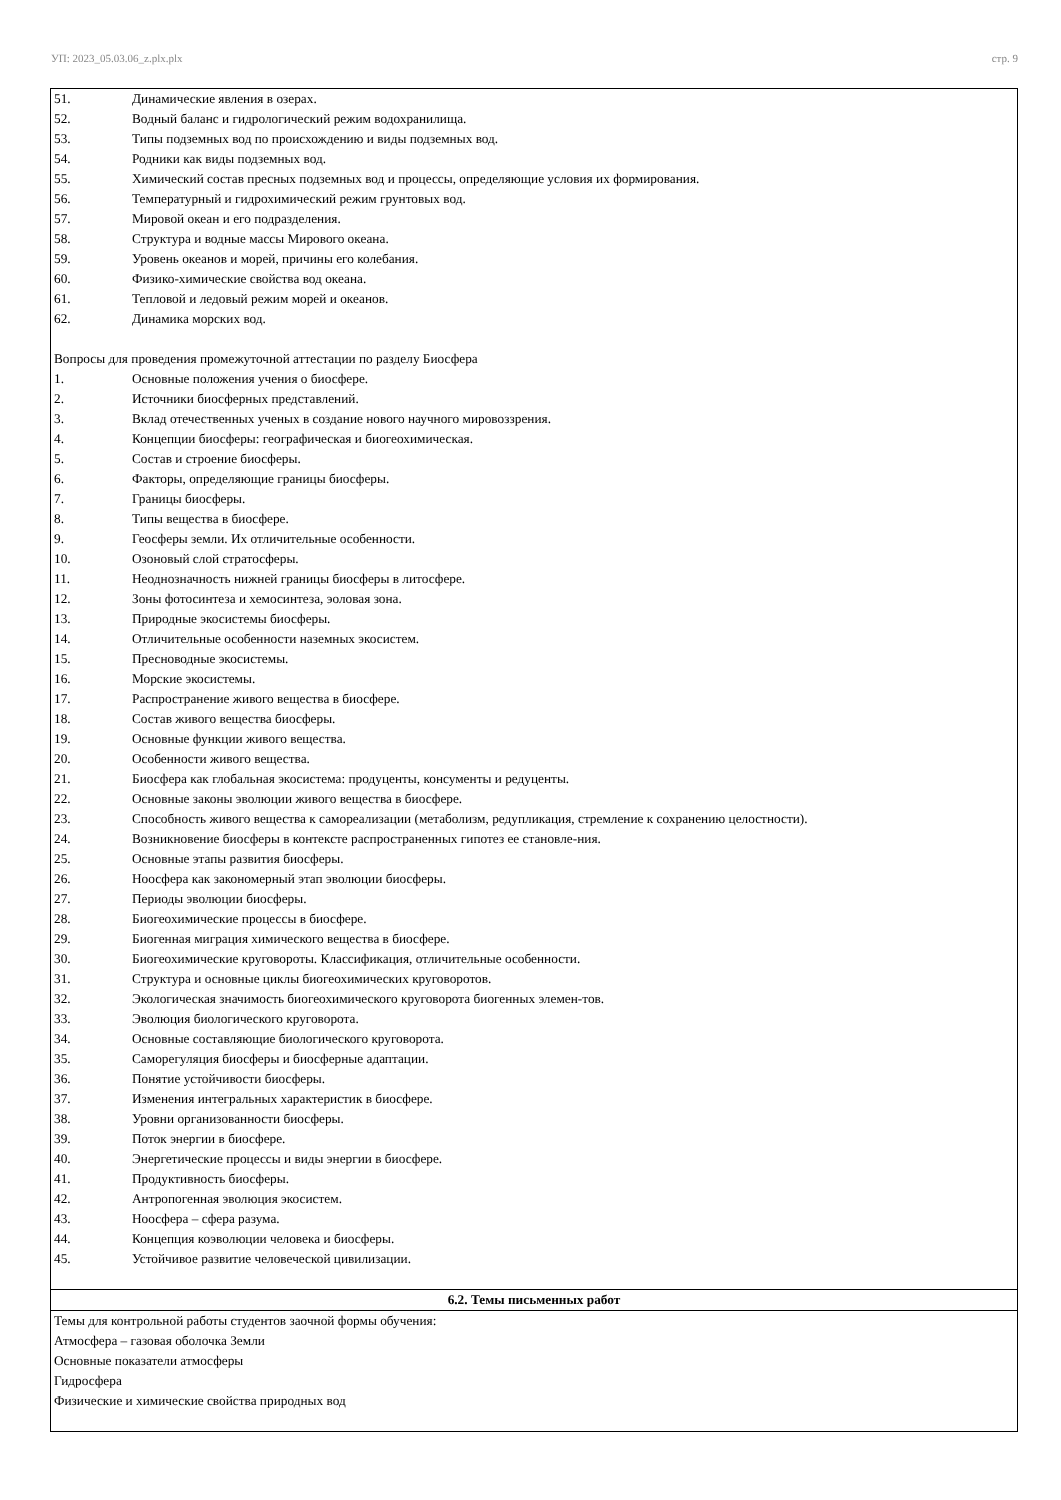УП: 2023_05.03.06_z.plx.plx стр. 9
| 51. Динамические явления в озерах. 52. Водный баланс и гидрологический режим водохранилища. 53. Типы подземных вод по происхождению и виды подземных вод. 54. Родники как виды подземных вод. 55. Химический состав пресных подземных вод и процессы, определяющие условия их формирования. 56. Температурный и гидрохимический режим грунтовых вод. 57. Мировой океан и его подразделения. 58. Структура и водные массы Мирового океана. 59. Уровень океанов и морей, причины его колебания. 60. Физико-химические свойства вод океана. 61. Тепловой и ледовый режим морей и океанов. 62. Динамика морских вод. Вопросы для проведения промежуточной аттестации по разделу Биосфера 1. Основные положения учения о биосфере. 2. Источники биосферных представлений. 3. Вклад отечественных ученых в создание нового научного мировоззрения. 4. Концепции биосферы: географическая и биогеохимическая. 5. Состав и строение биосферы. 6. Факторы, определяющие границы биосферы. 7. Границы биосферы. 8. Типы вещества в биосфере. 9. Геосферы земли. Их отличительные особенности. 10. Озоновый слой стратосферы. 11. Неоднозначность нижней границы биосферы в литосфере. 12. Зоны фотосинтеза и хемосинтеза, эоловая зона. 13. Природные экосистемы биосферы. 14. Отличительные особенности наземных экосистем. 15. Пресноводные экосистемы. 16. Морские экосистемы. 17. Распространение живого вещества в биосфере. 18. Состав живого вещества биосферы. 19. Основные функции живого вещества. 20. Особенности живого вещества. 21. Биосфера как глобальная экосистема: продуценты, консументы и редуценты. 22. Основные законы эволюции живого вещества в биосфере. 23. Способность живого вещества к самореализации (метаболизм, редупликация, стремление к сохранению целостности). 24. Возникновение биосферы в контексте распространенных гипотез ее становле-ния. 25. Основные этапы развития биосферы. 26. Ноосфера как закономерный этап эволюции биосферы. 27. Периоды эволюции биосферы. 28. Биогеохимические процессы в биосфере. 29. Биогенная миграция химического вещества в биосфере. 30. Биогеохимические круговороты. Классификация, отличительные особенности. 31. Структура и основные циклы биогеохимических круговоротов. 32. Экологическая значимость биогеохимического круговорота биогенных элемен-тов. 33. Эволюция биологического круговорота. 34. Основные составляющие биологического круговорота. 35. Саморегуляция биосферы и биосферные адаптации. 36. Понятие устойчивости биосферы. 37. Изменения интегральных характеристик в биосфере. 38. Уровни организованности биосферы. 39. Поток энергии в биосфере. 40. Энергетические процессы и виды энергии в биосфере. 41. Продуктивность биосферы. 42. Антропогенная эволюция экосистем. 43. Ноосфера – сфера разума. 44. Концепция коэволюции человека и биосферы. 45. Устойчивое развитие человеческой цивилизации. |
| 6.2. Темы письменных работ |
| Темы для контрольной работы студентов заочной формы обучения: Атмосфера – газовая оболочка Земли Основные показатели атмосферы Гидросфера Физические и химические свойства природных вод |